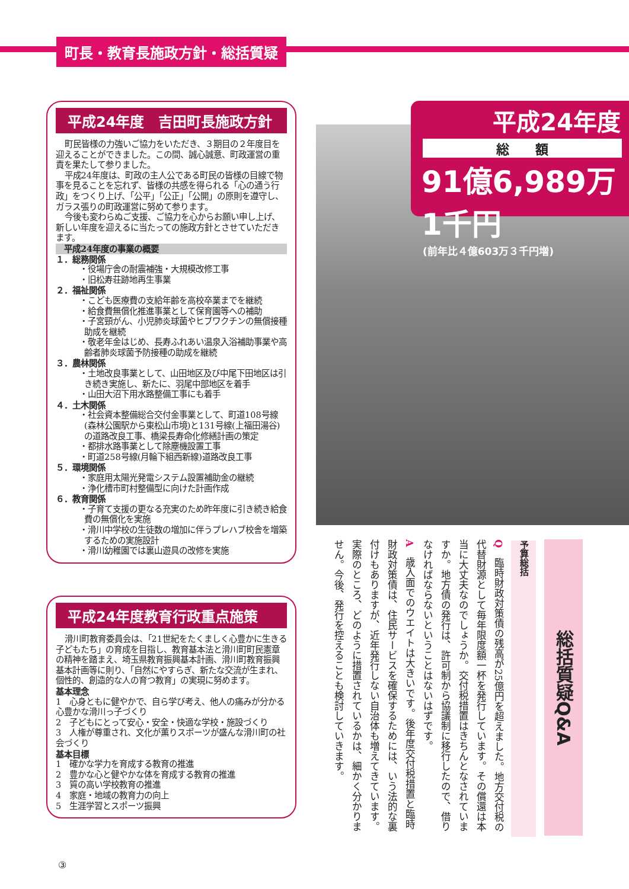町長・教育長施政方針・総括質疑
平成24年度　吉田町長施政方針
町民皆様の力強いご協力をいただき、３期目の２年度目を迎えることができました。この間、誠心誠意、町政運営の重責を果たして参りました。
平成24年度は、町政の主人公である町民の皆様の目線で物事を見ることを忘れず、皆様の共感を得られる「心の通う行政」をつくり上げ、「公平」「公正」「公開」の原則を遵守し、ガラス張りの町政運営に努めて参ります。
今後も変わらぬご支援、ご協力を心からお願い申し上げ、新しい年度を迎えるに当たっての施政方針とさせていただきます。
平成24年度の事業の概要
１．総務関係
・役場庁舎の耐震補強・大規模改修工事
・旧松寿荘跡地再生事業
２．福祉関係
・こども医療費の支給年齢を高校卒業までを継続
・給食費無償化推進事業として保育園等への補助
・子宮頸がん、小児肺炎球菌やヒブワクチンの無償接種助成を継続
・敬老年金はじめ、長寿ふれあい温泉入浴補助事業や高齢者肺炎球菌予防接種の助成を継続
３．農林関係
・土地改良事業として、山田地区及び中尾下田地区は引き続き実施し、新たに、羽尾中部地区を着手
・山田大沼下用水路整備工事にも着手
４．土木関係
・社会資本整備総合交付金事業として、町道108号線(森林公園駅から東松山市境)と131号線(上福田湯谷)の道路改良工事、橋梁長寿命化修繕計画の策定
・都排水路事業として除塵機設置工事
・町道258号線(月輪下組西新線)道路改良工事
５．環境関係
・家庭用太陽光発電システム設置補助金の継続
・浄化槽市町村整備型に向けた計画作成
６．教育関係
・子育て支援の更なる充実のため昨年度に引き続き給食費の無償化を実施
・滑川中学校の生徒数の増加に伴うプレハブ校舎を増築するための実施設計
・滑川幼稚園では裏山遊具の改修を実施
平成24年度教育行政重点施策
滑川町教育委員会は、「21世紀をたくましく心豊かに生きる子どもたち」の育成を目指し、教育基本法と滑川町町民憲章の精神を踏まえ、埼玉県教育振興基本計画、滑川町教育振興基本計画等に則り、「自然にやすらぎ、新たな交流が生まれ、個性的、創造的な人の育つ教育」の実現に努めます。
基本理念
1　心身ともに健やかで、自ら学び考え、他人の痛みが分かる心豊かな滑川っ子づくり
2　子どもにとって安心・安全・快適な学校・施設づくり
3　人権が尊重され、文化が薫りスポーツが盛んな滑川町の社会づくり
基本目標
1　確かな学力を育成する教育の推進
2　豊かな心と健やかな体を育成する教育の推進
3　質の高い学校教育の推進
4　家庭・地域の教育力の向上
5　生涯学習とスポーツ振興
平成24年度
総　　額
91億6,989万1千円
(前年比４億603万３千円増)
総括質疑Q&A
予算総括
Q　臨時財政対策債の残高が25億円を超えました。地方交付税の代替財源として毎年限度額一杯を発行しています。その償還は本当に大丈夫なのでしょうか。交付税措置はきちんとなされていますか。地方債の発行は、許可制から協議制に移行したので、借りなければならないということはないはずです。
A　歳入面でのウエイトは大きいです。後年度交付税措置と臨時財政対策債は、住民サービスを確保するためには、いう法的な裏付けもありますが、近年発行しない自治体も増えてきています。実際のところ、どのように措置されているかは、細かく分かりません。今後、発行を控えることも検討していきます。
③